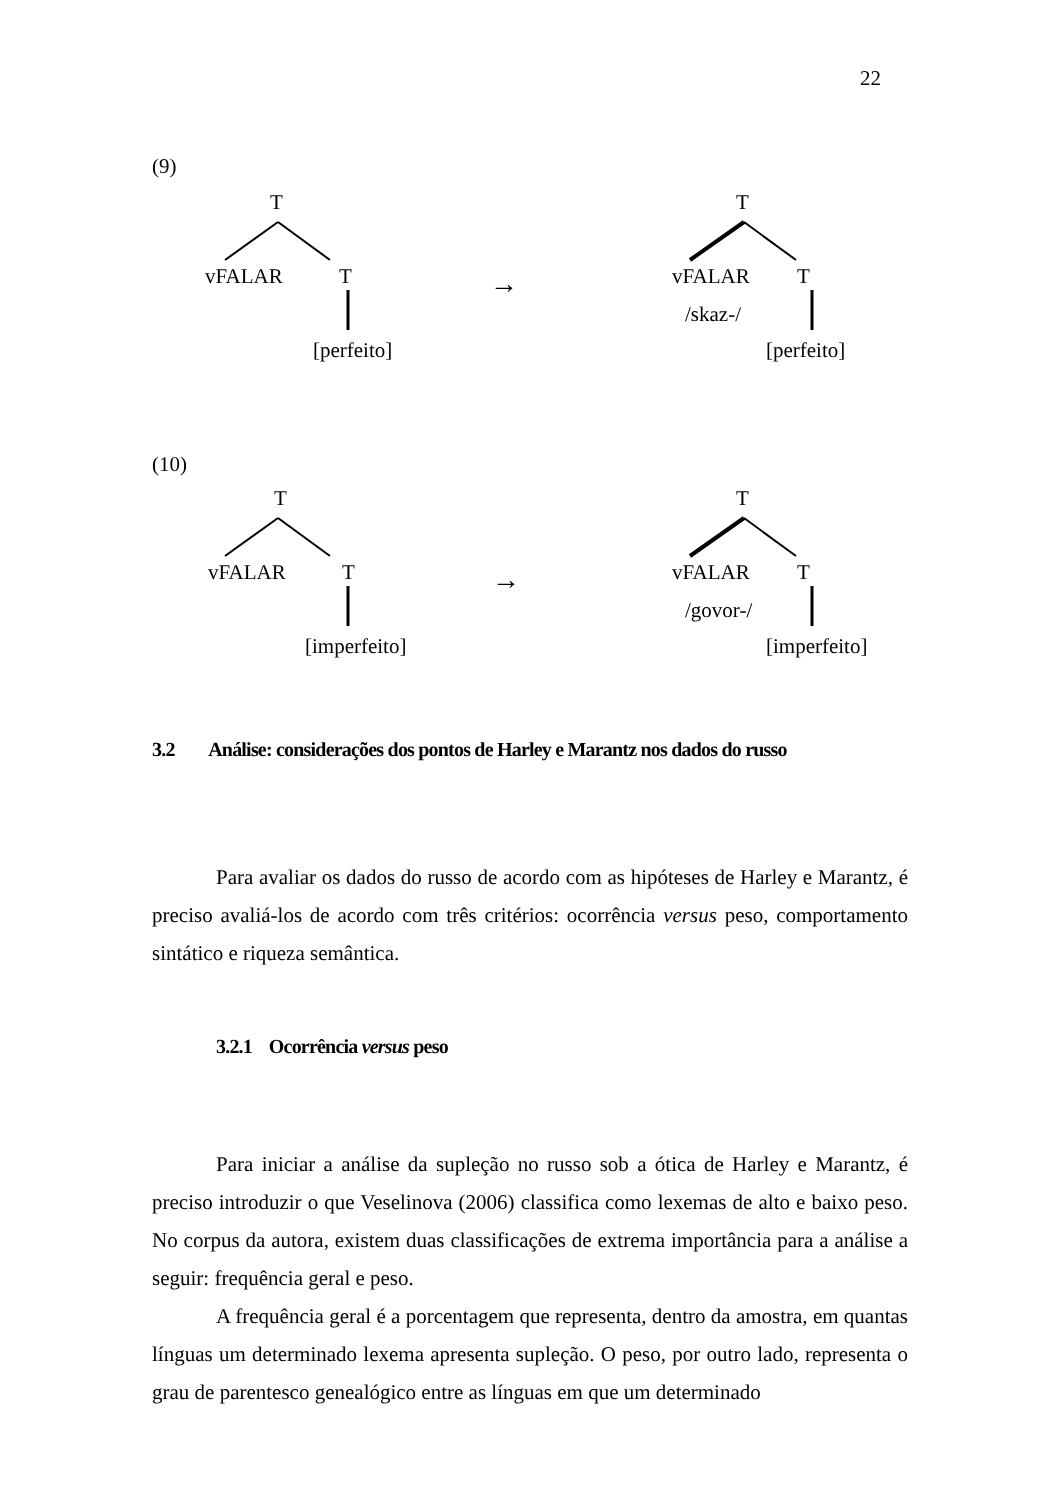22
(9)
T
vFALAR T →
T
vFALAR T
/skaz-/
[perfeito] [perfeito]
(10)
T
vFALAR T →
T
vFALAR T
/govor-/
[imperfeito] [imperfeito]
3.2 Análise: considerações dos pontos de Harley e Marantz nos dados do russo
Para avaliar os dados do russo de acordo com as hipóteses de Harley e Marantz, é preciso avaliá-los de acordo com três critérios: ocorrência versus peso, comportamento sintático e riqueza semântica.
3.2.1 Ocorrência versus peso
Para iniciar a análise da supleção no russo sob a ótica de Harley e Marantz, é preciso introduzir o que Veselinova (2006) classifica como lexemas de alto e baixo peso. No corpus da autora, existem duas classificações de extrema importância para a análise a seguir: frequência geral e peso.
A frequência geral é a porcentagem que representa, dentro da amostra, em quantas línguas um determinado lexema apresenta supleção. O peso, por outro lado, representa o grau de parentesco genealógico entre as línguas em que um determinado